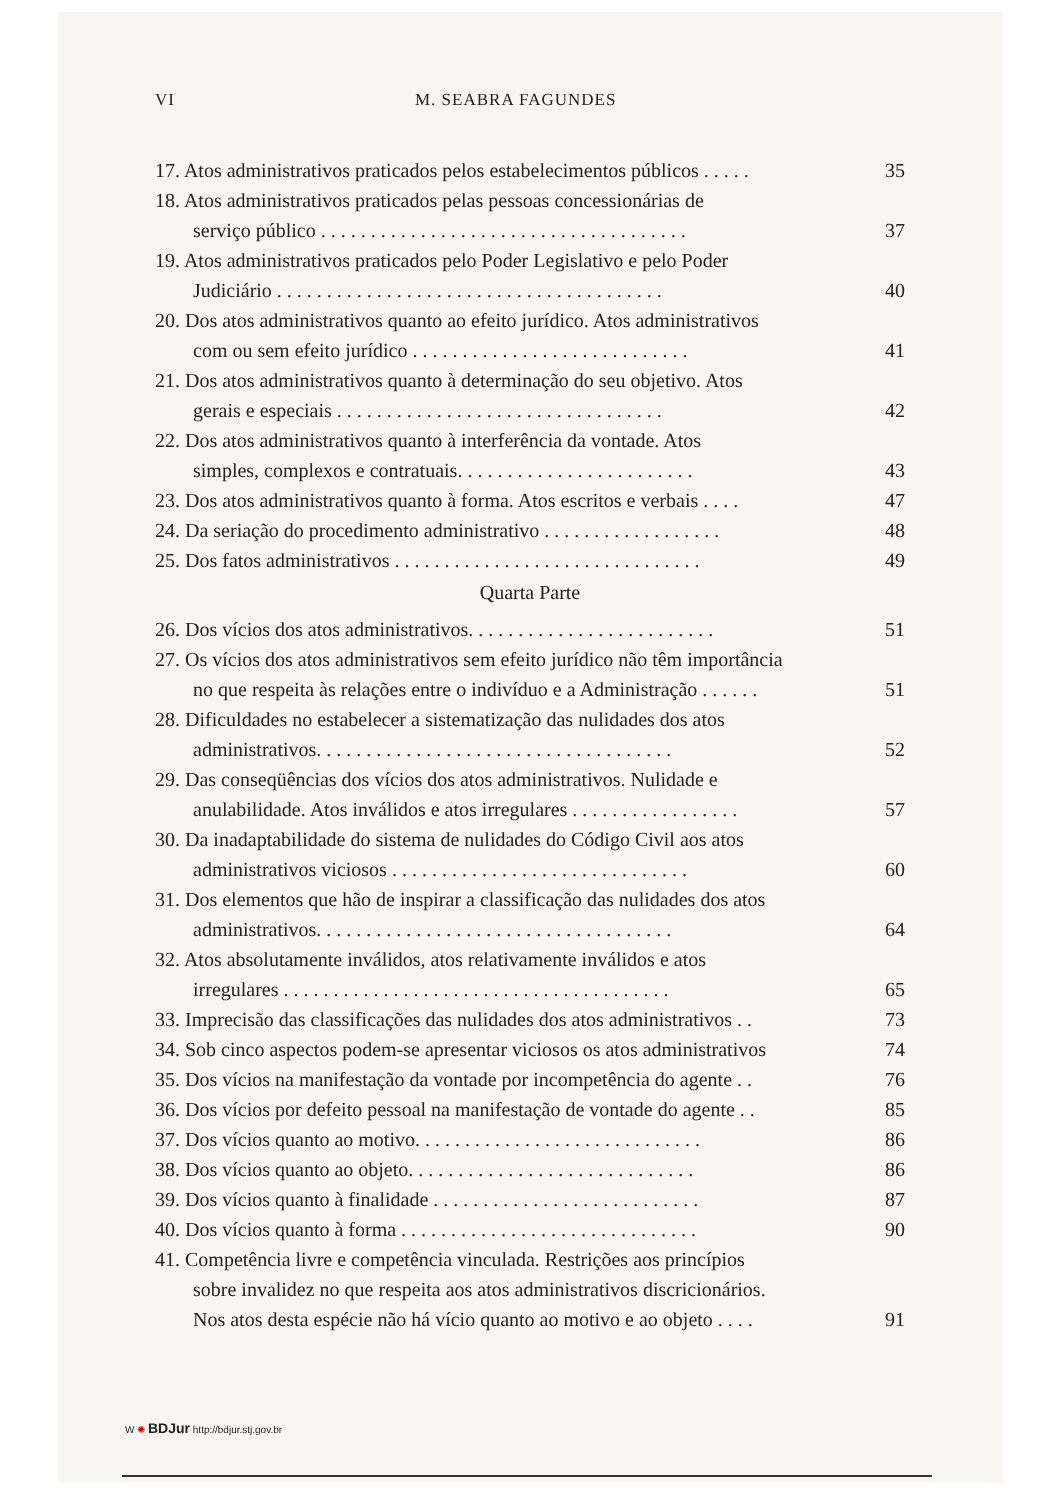VI M. SEABRA FAGUNDES
17. Atos administrativos praticados pelos estabelecimentos públicos . . . . .
35
18. Atos administrativos praticados pelas pessoas concessionárias de
serviço público . . . . . . . . . . . . . . . . . . . . . . . . . . . . . . . . . . . . .
37
19. Atos administrativos praticados pelo Poder Legislativo e pelo Poder
Judiciário . . . . . . . . . . . . . . . . . . . . . . . . . . . . . . . . . . . . . . .
40
20. Dos atos administrativos quanto ao efeito jurídico. Atos administrativos
com ou sem efeito jurídico . . . . . . . . . . . . . . . . . . . . . . . . . . . .
41
21. Dos atos administrativos quanto à determinação do seu objetivo. Atos
gerais e especiais . . . . . . . . . . . . . . . . . . . . . . . . . . . . . . . . .
42
22. Dos atos administrativos quanto à interferência da vontade. Atos
simples, complexos e contratuais. . . . . . . . . . . . . . . . . . . . . . . .
43
23. Dos atos administrativos quanto à forma. Atos escritos e verbais . . . .
47
24. Da seriação do procedimento administrativo . . . . . . . . . . . . . . . . . .
48
25. Dos fatos administrativos . . . . . . . . . . . . . . . . . . . . . . . . . . . . . . .
49
Quarta Parte
26. Dos vícios dos atos administrativos. . . . . . . . . . . . . . . . . . . . . . . . .
51
27. Os vícios dos atos administrativos sem efeito jurídico não têm importância
no que respeita às relações entre o indivíduo e a Administração . . . . . .
51
28. Dificuldades no estabelecer a sistematização das nulidades dos atos
administrativos. . . . . . . . . . . . . . . . . . . . . . . . . . . . . . . . . . . .
52
29. Das conseqüências dos vícios dos atos administrativos. Nulidade e
anulabilidade. Atos inválidos e atos irregulares . . . . . . . . . . . . . . . . .
57
30. Da inadaptabilidade do sistema de nulidades do Código Civil aos atos
administrativos viciosos . . . . . . . . . . . . . . . . . . . . . . . . . . . . . .
60
31. Dos elementos que hão de inspirar a classificação das nulidades dos atos
administrativos. . . . . . . . . . . . . . . . . . . . . . . . . . . . . . . . . . . .
64
32. Atos absolutamente inválidos, atos relativamente inválidos e atos
irregulares . . . . . . . . . . . . . . . . . . . . . . . . . . . . . . . . . . . . . . .
65
33. Imprecisão das classificações das nulidades dos atos administrativos . .
73
34. Sob cinco aspectos podem-se apresentar viciosos os atos administrativos
74
35. Dos vícios na manifestação da vontade por incompetência do agente . .
76
36. Dos vícios por defeito pessoal na manifestação de vontade do agente . .
85
37. Dos vícios quanto ao motivo. . . . . . . . . . . . . . . . . . . . . . . . . . . . .
86
38. Dos vícios quanto ao objeto. . . . . . . . . . . . . . . . . . . . . . . . . . . . .
86
39. Dos vícios quanto à finalidade . . . . . . . . . . . . . . . . . . . . . . . . . . .
87
40. Dos vícios quanto à forma . . . . . . . . . . . . . . . . . . . . . . . . . . . . . .
90
41. Competência livre e competência vinculada. Restrições aos princípios
sobre invalidez no que respeita aos atos administrativos discricionários.
Nos atos desta espécie não há vício quanto ao motivo e ao objeto . . . .
91
W ✺ BDJur http://bdjur.stj.gov.br